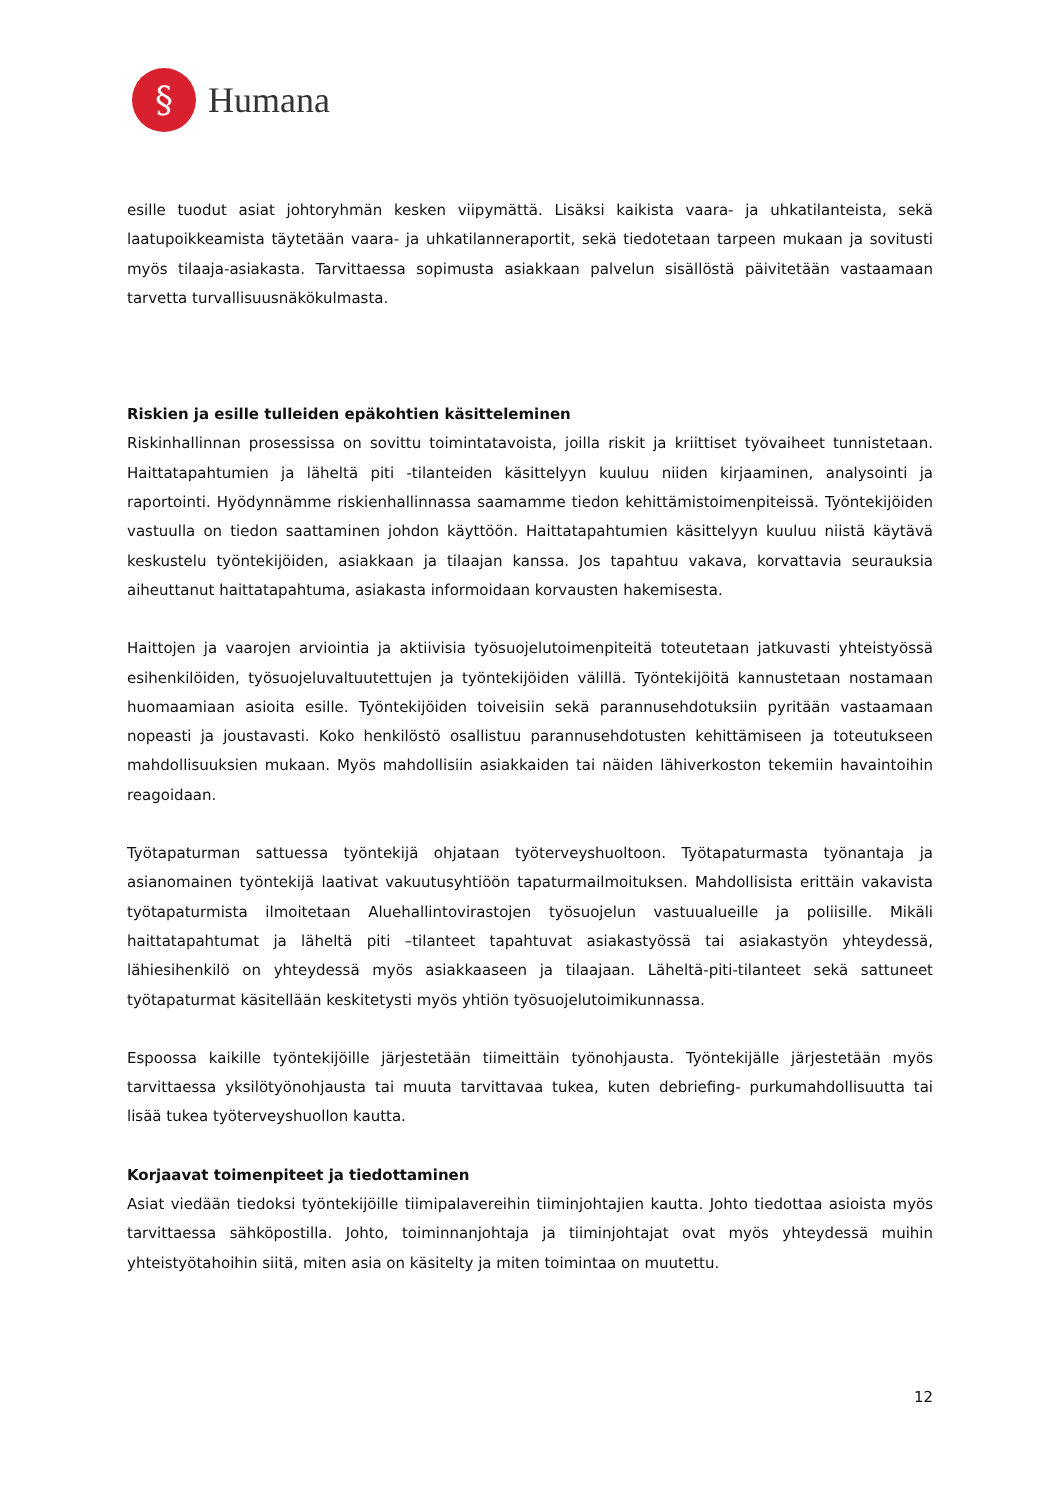§
Humana
esille tuodut asiat johtoryhmän kesken viipymättä. Lisäksi kaikista vaara- ja uhkatilanteista, sekä laatupoikkeamista täytetään vaara- ja uhkatilanneraportit, sekä tiedotetaan tarpeen mukaan ja sovitusti myös tilaaja-asiakasta. Tarvittaessa sopimusta asiakkaan palvelun sisällöstä päivitetään vastaamaan tarvetta turvallisuusnäkökulmasta.
Riskien ja esille tulleiden epäkohtien käsitteleminen
Riskinhallinnan prosessissa on sovittu toimintatavoista, joilla riskit ja kriittiset työvaiheet tunnistetaan. Haittatapahtumien ja läheltä piti -tilanteiden käsittelyyn kuuluu niiden kirjaaminen, analysointi ja raportointi. Hyödynnämme riskienhallinnassa saamamme tiedon kehittämistoimenpiteissä. Työntekijöiden vastuulla on tiedon saattaminen johdon käyttöön. Haittatapahtumien käsittelyyn kuuluu niistä käytävä keskustelu työntekijöiden, asiakkaan ja tilaajan kanssa. Jos tapahtuu vakava, korvattavia seurauksia aiheuttanut haittatapahtuma, asiakasta informoidaan korvausten hakemisesta.
Haittojen ja vaarojen arviointia ja aktiivisia työsuojelutoimenpiteitä toteutetaan jatkuvasti yhteistyössä esihenkilöiden, työsuojeluvaltuutettujen ja työntekijöiden välillä. Työntekijöitä kannustetaan nostamaan huomaamiaan asioita esille. Työntekijöiden toiveisiin sekä parannusehdotuksiin pyritään vastaamaan nopeasti ja joustavasti. Koko henkilöstö osallistuu parannusehdotusten kehittämiseen ja toteutukseen mahdollisuuksien mukaan. Myös mahdollisiin asiakkaiden tai näiden lähiverkoston tekemiin havaintoihin reagoidaan.
Työtapaturman sattuessa työntekijä ohjataan työterveyshuoltoon. Työtapaturmasta työnantaja ja asianomainen työntekijä laativat vakuutusyhtiöön tapaturmailmoituksen. Mahdollisista erittäin vakavista työtapaturmista ilmoitetaan Aluehallintovirastojen työsuojelun vastuualueille ja poliisille. Mikäli haittatapahtumat ja läheltä piti –tilanteet tapahtuvat asiakastyössä tai asiakastyön yhteydessä, lähiesihenkilö on yhteydessä myös asiakkaaseen ja tilaajaan. Läheltä-piti-tilanteet sekä sattuneet työtapaturmat käsitellään keskitetysti myös yhtiön työsuojelutoimikunnassa.
Espoossa kaikille työntekijöille järjestetään tiimeittäin työnohjausta. Työntekijälle järjestetään myös tarvittaessa yksilötyönohjausta tai muuta tarvittavaa tukea, kuten debriefing- purkumahdollisuutta tai lisää tukea työterveyshuollon kautta.
Korjaavat toimenpiteet ja tiedottaminen
Asiat viedään tiedoksi työntekijöille tiimipalavereihin tiiminjohtajien kautta. Johto tiedottaa asioista myös tarvittaessa sähköpostilla. Johto, toiminnanjohtaja ja tiiminjohtajat ovat myös yhteydessä muihin yhteistyötahoihin siitä, miten asia on käsitelty ja miten toimintaa on muutettu.
12